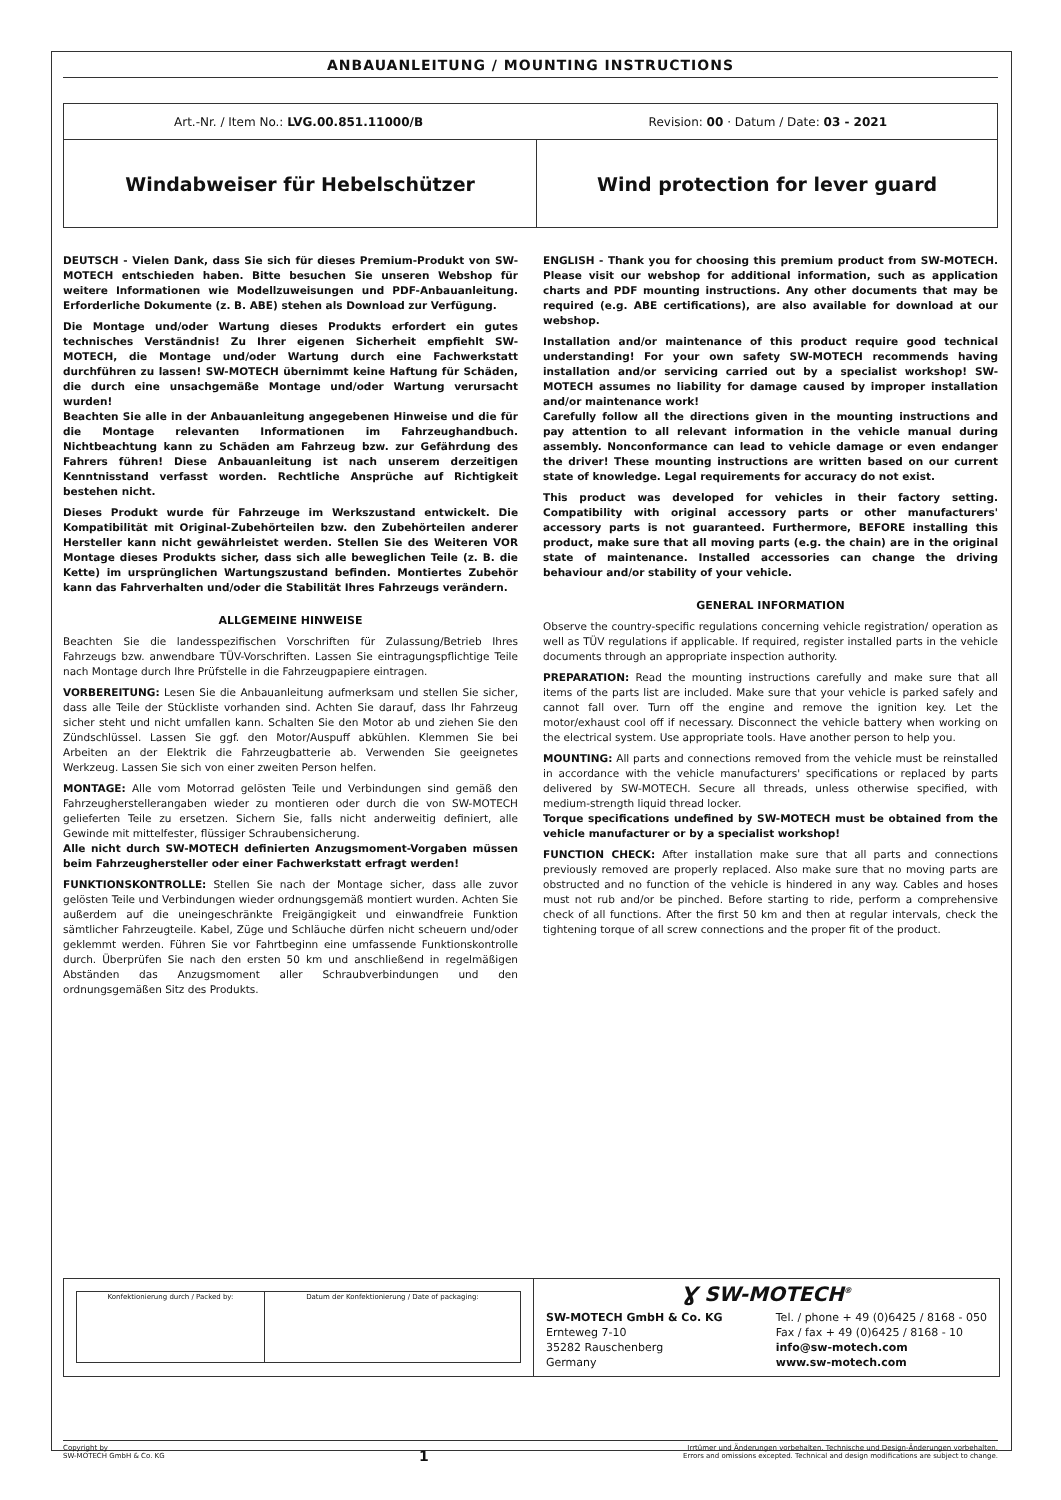ANBAUANLEITUNG / MOUNTING INSTRUCTIONS
| Art.-Nr. / Item No.: LVG.00.851.11000/B Revision: 00 · Datum / Date: 03 - 2021 | |
| Windabweiser für Hebelschützer | Wind protection for lever guard |
DEUTSCH - Vielen Dank, dass Sie sich für dieses Premium-Produkt von SW-MOTECH entschieden haben. Bitte besuchen Sie unseren Webshop für weitere Informationen wie Modellzuweisungen und PDF-Anbauanleitung. Erforderliche Dokumente (z. B. ABE) stehen als Download zur Verfügung.
Die Montage und/oder Wartung dieses Produkts erfordert ein gutes technisches Verständnis! Zu Ihrer eigenen Sicherheit empfiehlt SW-MOTECH, die Montage und/oder Wartung durch eine Fachwerkstatt durchführen zu lassen! SW-MOTECH übernimmt keine Haftung für Schäden, die durch eine unsachgemäße Montage und/oder Wartung verursacht wurden!
Beachten Sie alle in der Anbauanleitung angegebenen Hinweise und die für die Montage relevanten Informationen im Fahrzeughandbuch. Nichtbeachtung kann zu Schäden am Fahrzeug bzw. zur Gefährdung des Fahrers führen! Diese Anbauanleitung ist nach unserem derzeitigen Kenntnisstand verfasst worden. Rechtliche Ansprüche auf Richtigkeit bestehen nicht.
Dieses Produkt wurde für Fahrzeuge im Werkszustand entwickelt. Die Kompatibilität mit Original-Zubehörteilen bzw. den Zubehörteilen anderer Hersteller kann nicht gewährleistet werden. Stellen Sie des Weiteren VOR Montage dieses Produkts sicher, dass sich alle beweglichen Teile (z. B. die Kette) im ursprünglichen Wartungszustand befinden. Montiertes Zubehör kann das Fahrverhalten und/oder die Stabilität Ihres Fahrzeugs verändern.
ALLGEMEINE HINWEISE
Beachten Sie die landesspezifischen Vorschriften für Zulassung/Betrieb Ihres Fahrzeugs bzw. anwendbare TÜV-Vorschriften. Lassen Sie eintragungspflichtige Teile nach Montage durch Ihre Prüfstelle in die Fahrzeugpapiere eintragen.
VORBEREITUNG: Lesen Sie die Anbauanleitung aufmerksam und stellen Sie sicher, dass alle Teile der Stückliste vorhanden sind. Achten Sie darauf, dass Ihr Fahrzeug sicher steht und nicht umfallen kann. Schalten Sie den Motor ab und ziehen Sie den Zündschlüssel. Lassen Sie ggf. den Motor/Auspuff abkühlen. Klemmen Sie bei Arbeiten an der Elektrik die Fahrzeugbatterie ab. Verwenden Sie geeignetes Werkzeug. Lassen Sie sich von einer zweiten Person helfen.
MONTAGE: Alle vom Motorrad gelösten Teile und Verbindungen sind gemäß den Fahrzeugherstellerangaben wieder zu montieren oder durch die von SW-MOTECH gelieferten Teile zu ersetzen. Sichern Sie, falls nicht anderweitig definiert, alle Gewinde mit mittelfester, flüssiger Schraubensicherung.
Alle nicht durch SW-MOTECH definierten Anzugsmoment-Vorgaben müssen beim Fahrzeughersteller oder einer Fachwerkstatt erfragt werden!
FUNKTIONSKONTROLLE: Stellen Sie nach der Montage sicher, dass alle zuvor gelösten Teile und Verbindungen wieder ordnungsgemäß montiert wurden. Achten Sie außerdem auf die uneingeschränkte Freigängigkeit und einwandfreie Funktion sämtlicher Fahrzeugteile. Kabel, Züge und Schläuche dürfen nicht scheuern und/oder geklemmt werden. Führen Sie vor Fahrtbeginn eine umfassende Funktionskontrolle durch. Überprüfen Sie nach den ersten 50 km und anschließend in regelmäßigen Abständen das Anzugsmoment aller Schraubverbindungen und den ordnungsgemäßen Sitz des Produkts.
ENGLISH - Thank you for choosing this premium product from SW-MOTECH. Please visit our webshop for additional information, such as application charts and PDF mounting instructions. Any other documents that may be required (e.g. ABE certifications), are also available for download at our webshop.
Installation and/or maintenance of this product require good technical understanding! For your own safety SW-MOTECH recommends having installation and/or servicing carried out by a specialist workshop! SW-MOTECH assumes no liability for damage caused by improper installation and/or maintenance work!
Carefully follow all the directions given in the mounting instructions and pay attention to all relevant information in the vehicle manual during assembly. Nonconformance can lead to vehicle damage or even endanger the driver! These mounting instructions are written based on our current state of knowledge. Legal requirements for accuracy do not exist.
This product was developed for vehicles in their factory setting. Compatibility with original accessory parts or other manufacturers' accessory parts is not guaranteed. Furthermore, BEFORE installing this product, make sure that all moving parts (e.g. the chain) are in the original state of maintenance. Installed accessories can change the driving behaviour and/or stability of your vehicle.
GENERAL INFORMATION
Observe the country-specific regulations concerning vehicle registration/ operation as well as TÜV regulations if applicable. If required, register installed parts in the vehicle documents through an appropriate inspection authority.
PREPARATION: Read the mounting instructions carefully and make sure that all items of the parts list are included. Make sure that your vehicle is parked safely and cannot fall over. Turn off the engine and remove the ignition key. Let the motor/exhaust cool off if necessary. Disconnect the vehicle battery when working on the electrical system. Use appropriate tools. Have another person to help you.
MOUNTING: All parts and connections removed from the vehicle must be reinstalled in accordance with the vehicle manufacturers' specifications or replaced by parts delivered by SW-MOTECH. Secure all threads, unless otherwise specified, with medium-strength liquid thread locker.
Torque specifications undefined by SW-MOTECH must be obtained from the vehicle manufacturer or by a specialist workshop!
FUNCTION CHECK: After installation make sure that all parts and connections previously removed are properly replaced. Also make sure that no moving parts are obstructed and no function of the vehicle is hindered in any way. Cables and hoses must not rub and/or be pinched. Before starting to ride, perform a comprehensive check of all functions. After the first 50 km and then at regular intervals, check the tightening torque of all screw connections and the proper fit of the product.
| Konfektionierung durch / Packed by: | Datum der Konfektionierung / Date of packaging: |
Ɣ SW-MOTECH<sup>®</sup>
SW-MOTECH GmbH & Co. KG
Ernteweg 7-10
35282 Rauschenberg
Germany
Tel. / phone + 49 (0)6425 / 8168 - 050
Fax / fax + 49 (0)6425 / 8168 - 10
info@sw-motech.com
www.sw-motech.com
Copyright by
SW-MOTECH GmbH & Co. KG
1
Irrtümer und Änderungen vorbehalten. Technische und Design-Änderungen vorbehalten.
Errors and omissions excepted. Technical and design modifications are subject to change.